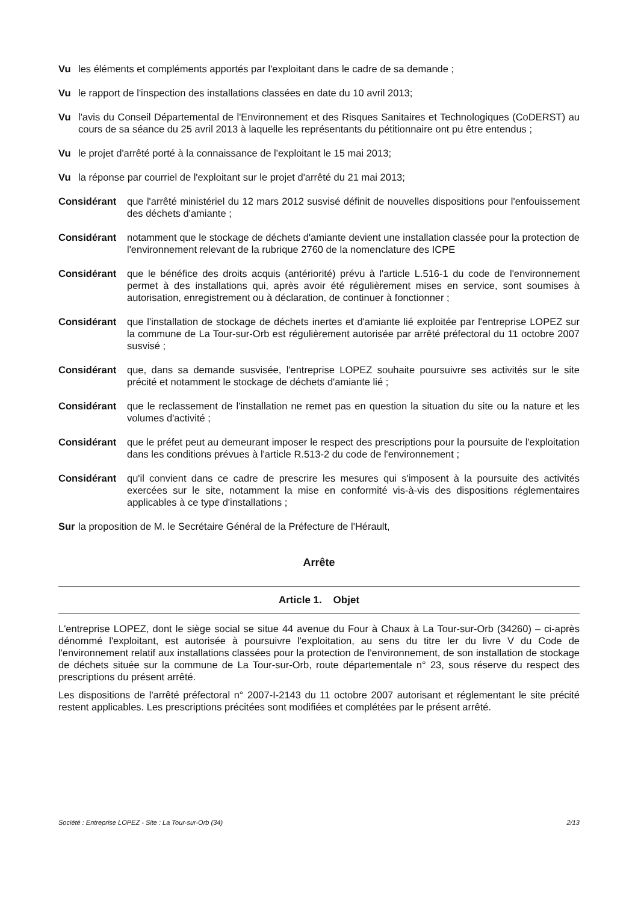Vu les éléments et compléments apportés par l'exploitant dans le cadre de sa demande ;
Vu le rapport de l'inspection des installations classées en date du 10 avril 2013;
Vu l'avis du Conseil Départemental de l'Environnement et des Risques Sanitaires et Technologiques (CoDERST) au cours de sa séance du 25 avril 2013 à laquelle les représentants du pétitionnaire ont pu être entendus ;
Vu le projet d'arrêté porté à la connaissance de l'exploitant le 15 mai 2013;
Vu la réponse par courriel de l'exploitant sur le projet d'arrêté du 21 mai 2013;
Considérant que l'arrêté ministériel du 12 mars 2012 susvisé définit de nouvelles dispositions pour l'enfouissement des déchets d'amiante ;
Considérant notamment que le stockage de déchets d'amiante devient une installation classée pour la protection de l'environnement relevant de la rubrique 2760 de la nomenclature des ICPE
Considérant que le bénéfice des droits acquis (antériorité) prévu à l'article L.516-1 du code de l'environnement permet à des installations qui, après avoir été régulièrement mises en service, sont soumises à autorisation, enregistrement ou à déclaration, de continuer à fonctionner ;
Considérant que l'installation de stockage de déchets inertes et d'amiante lié exploitée par l'entreprise LOPEZ sur la commune de La Tour-sur-Orb est régulièrement autorisée par arrêté préfectoral du 11 octobre 2007 susvisé ;
Considérant que, dans sa demande susvisée, l'entreprise LOPEZ souhaite poursuivre ses activités sur le site précité et notamment le stockage de déchets d'amiante lié ;
Considérant que le reclassement de l'installation ne remet pas en question la situation du site ou la nature et les volumes d'activité ;
Considérant que le préfet peut au demeurant imposer le respect des prescriptions pour la poursuite de l'exploitation dans les conditions prévues à l'article R.513-2 du code de l'environnement ;
Considérant qu'il convient dans ce cadre de prescrire les mesures qui s'imposent à la poursuite des activités exercées sur le site, notamment la mise en conformité vis-à-vis des dispositions réglementaires applicables à ce type d'installations ;
Sur la proposition de M. le Secrétaire Général de la Préfecture de l'Hérault,
Arrête
Article 1. Objet
L'entreprise LOPEZ, dont le siège social se situe 44 avenue du Four à Chaux à La Tour-sur-Orb (34260) – ci-après dénommé l'exploitant, est autorisée à poursuivre l'exploitation, au sens du titre Ier du livre V du Code de l'environnement relatif aux installations classées pour la protection de l'environnement, de son installation de stockage de déchets située sur la commune de La Tour-sur-Orb, route départementale n° 23, sous réserve du respect des prescriptions du présent arrêté.
Les dispositions de l'arrêté préfectoral n° 2007-I-2143 du 11 octobre 2007 autorisant et réglementant le site précité restent applicables. Les prescriptions précitées sont modifiées et complétées par le présent arrêté.
Société : Entreprise LOPEZ - Site : La Tour-sur-Orb (34) 2/13